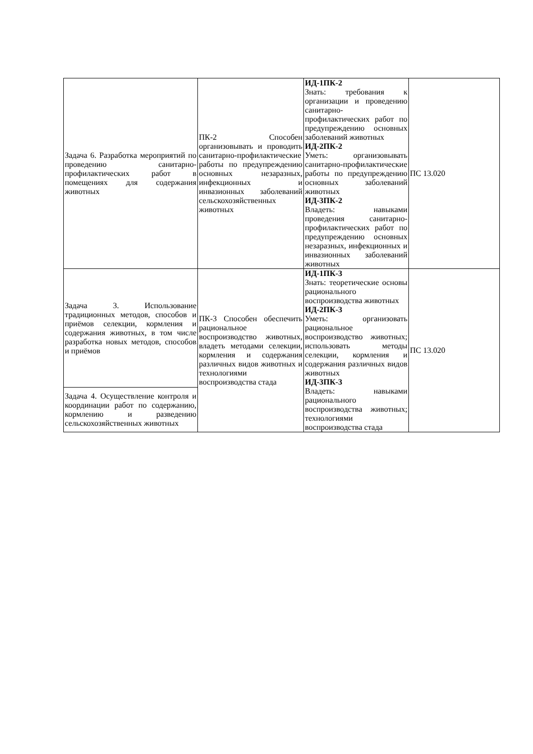| Задача 6. Разработка мероприятий по проведению санитарно- профилактических работ в помещениях для содержания животных | ПК-2 Способен организовывать и проводить санитарно-профилактические работы по предупреждению основных незаразных, инфекционных и инвазионных заболеваний сельскохозяйственных животных | ИД-1ПК-2 Знать: требования к организации и проведению санитарно-профилактических работ по предупреждению основных заболеваний животных ИД-2ПК-2 Уметь: организовывать санитарно-профилактические работы по предупреждению основных заболеваний животных ИД-3ПК-2 Владеть: навыками проведения санитарно-профилактических работ по предупреждению основных незаразных, инфекционных и инвазионных заболеваний животных | ПС 13.020 |
| Задача 3. Использование традиционных методов, способов и приёмов селекции, кормления и содержания животных, в том числе разработка новых методов, способов и приёмов | ПК-3 Способен обеспечить рациональное воспроизводство животных, владеть методами селекции, кормления и содержания различных видов животных и технологиями воспроизводства стада | ИД-1ПК-3 Знать: теоретические основы рационального воспроизводства животных ИД-2ПК-3 Уметь: организовать рациональное воспроизводство животных; использовать методы селекции, кормления и содержания различных видов животных ИД-3ПК-3 Владеть: навыками рационального воспроизводства животных; технологиями воспроизводства стада | ПС 13.020 |
| Задача 4. Осуществление контроля и координации работ по содержанию, кормлению и разведению сельскохозяйственных животных | | | |